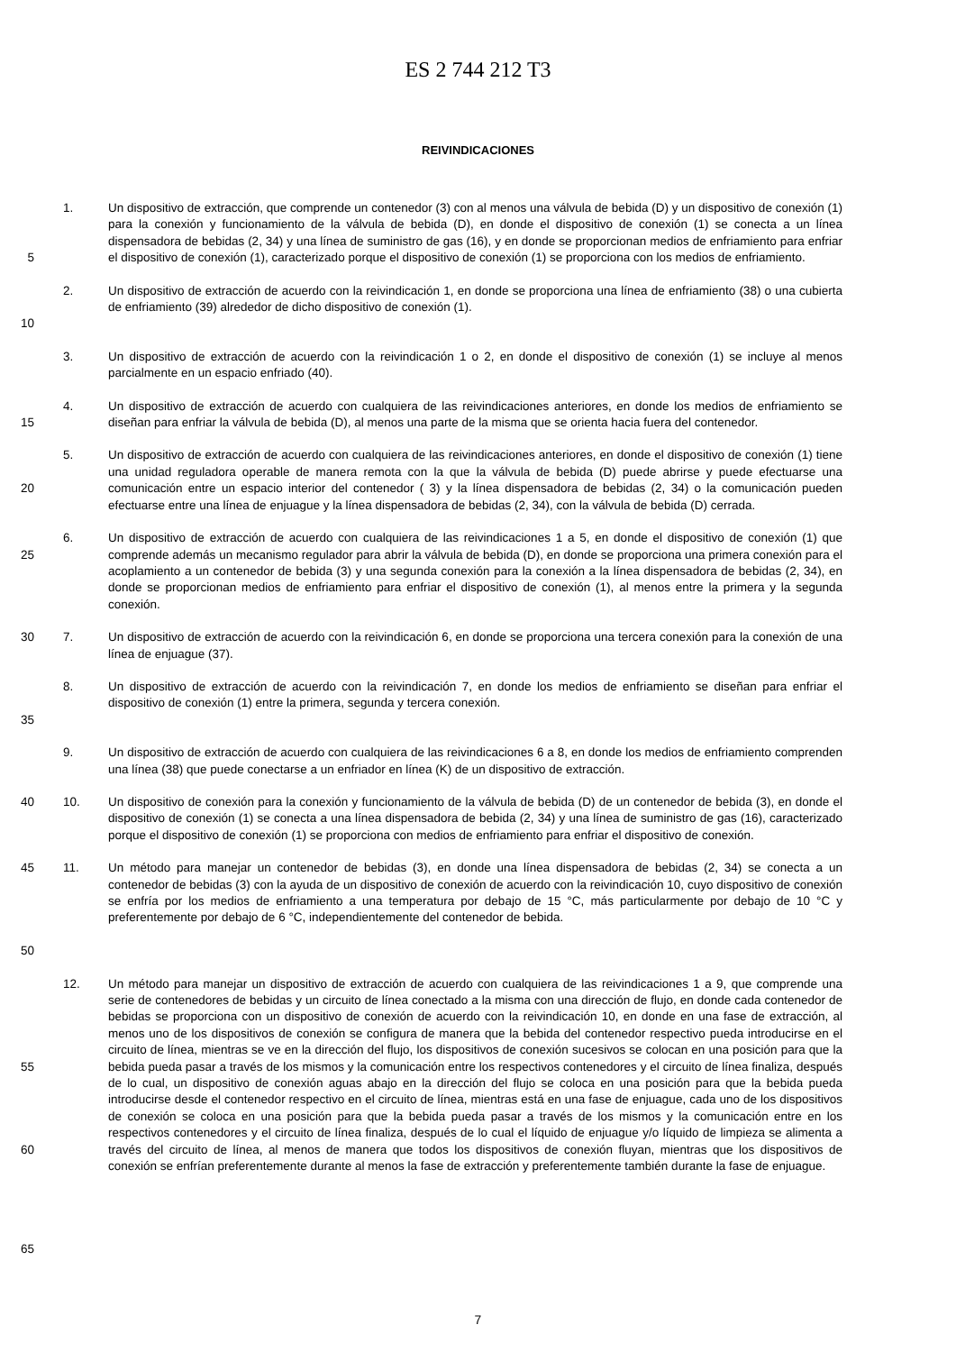ES 2 744 212 T3
REIVINDICACIONES
5 1. Un dispositivo de extracción, que comprende un contenedor (3) con al menos una válvula de bebida (D) y un dispositivo de conexión (1) para la conexión y funcionamiento de la válvula de bebida (D), en donde el dispositivo de conexión (1) se conecta a un línea dispensadora de bebidas (2, 34) y una línea de suministro de gas (16), y en donde se proporcionan medios de enfriamiento para enfriar el dispositivo de conexión (1), caracterizado porque el dispositivo de conexión (1) se proporciona con los medios de enfriamiento.
10 2. Un dispositivo de extracción de acuerdo con la reivindicación 1, en donde se proporciona una línea de enfriamiento (38) o una cubierta de enfriamiento (39) alrededor de dicho dispositivo de conexión (1).
3. Un dispositivo de extracción de acuerdo con la reivindicación 1 o 2, en donde el dispositivo de conexión (1) se incluye al menos parcialmente en un espacio enfriado (40).
15 4. Un dispositivo de extracción de acuerdo con cualquiera de las reivindicaciones anteriores, en donde los medios de enfriamiento se diseñan para enfriar la válvula de bebida (D), al menos una parte de la misma que se orienta hacia fuera del contenedor.
20 5. Un dispositivo de extracción de acuerdo con cualquiera de las reivindicaciones anteriores, en donde el dispositivo de conexión (1) tiene una unidad reguladora operable de manera remota con la que la válvula de bebida (D) puede abrirse y puede efectuarse una comunicación entre un espacio interior del contenedor ( 3) y la línea dispensadora de bebidas (2, 34) o la comunicación pueden efectuarse entre una línea de enjuague y la línea dispensadora de bebidas (2, 34), con la válvula de bebida (D) cerrada.
25 6. Un dispositivo de extracción de acuerdo con cualquiera de las reivindicaciones 1 a 5, en donde el dispositivo de conexión (1) que comprende además un mecanismo regulador para abrir la válvula de bebida (D), en donde se proporciona una primera conexión para el acoplamiento a un contenedor de bebida (3) y una segunda conexión para la conexión a la línea dispensadora de bebidas (2, 34), en donde se proporcionan medios de enfriamiento para enfriar el dispositivo de conexión (1), al menos entre la primera y la segunda conexión.
30 7. Un dispositivo de extracción de acuerdo con la reivindicación 6, en donde se proporciona una tercera conexión para la conexión de una línea de enjuague (37).
35 8. Un dispositivo de extracción de acuerdo con la reivindicación 7, en donde los medios de enfriamiento se diseñan para enfriar el dispositivo de conexión (1) entre la primera, segunda y tercera conexión.
9. Un dispositivo de extracción de acuerdo con cualquiera de las reivindicaciones 6 a 8, en donde los medios de enfriamiento comprenden una línea (38) que puede conectarse a un enfriador en línea (K) de un dispositivo de extracción.
40 10. Un dispositivo de conexión para la conexión y funcionamiento de la válvula de bebida (D) de un contenedor de bebida (3), en donde el dispositivo de conexión (1) se conecta a una línea dispensadora de bebida (2, 34) y una línea de suministro de gas (16), caracterizado porque el dispositivo de conexión (1) se proporciona con medios de enfriamiento para enfriar el dispositivo de conexión.
45
50
11. Un método para manejar un contenedor de bebidas (3), en donde una línea dispensadora de bebidas (2, 34) se conecta a un contenedor de bebidas (3) con la ayuda de un dispositivo de conexión de acuerdo con la reivindicación 10, cuyo dispositivo de conexión se enfría por los medios de enfriamiento a una temperatura por debajo de 15 °C, más particularmente por debajo de 10 °C y preferentemente por debajo de 6 °C, independientemente del contenedor de bebida.
55
60
65
12. Un método para manejar un dispositivo de extracción de acuerdo con cualquiera de las reivindicaciones 1 a 9, que comprende una serie de contenedores de bebidas y un circuito de línea conectado a la misma con una dirección de flujo, en donde cada contenedor de bebidas se proporciona con un dispositivo de conexión de acuerdo con la reivindicación 10, en donde en una fase de extracción, al menos uno de los dispositivos de conexión se configura de manera que la bebida del contenedor respectivo pueda introducirse en el circuito de línea, mientras se ve en la dirección del flujo, los dispositivos de conexión sucesivos se colocan en una posición para que la bebida pueda pasar a través de los mismos y la comunicación entre los respectivos contenedores y el circuito de línea finaliza, después de lo cual, un dispositivo de conexión aguas abajo en la dirección del flujo se coloca en una posición para que la bebida pueda introducirse desde el contenedor respectivo en el circuito de línea, mientras está en una fase de enjuague, cada uno de los dispositivos de conexión se coloca en una posición para que la bebida pueda pasar a través de los mismos y la comunicación entre en los respectivos contenedores y el circuito de línea finaliza, después de lo cual el líquido de enjuague y/o líquido de limpieza se alimenta a través del circuito de línea, al menos de manera que todos los dispositivos de conexión fluyan, mientras que los dispositivos de conexión se enfrían preferentemente durante al menos la fase de extracción y preferentemente también durante la fase de enjuague.
7